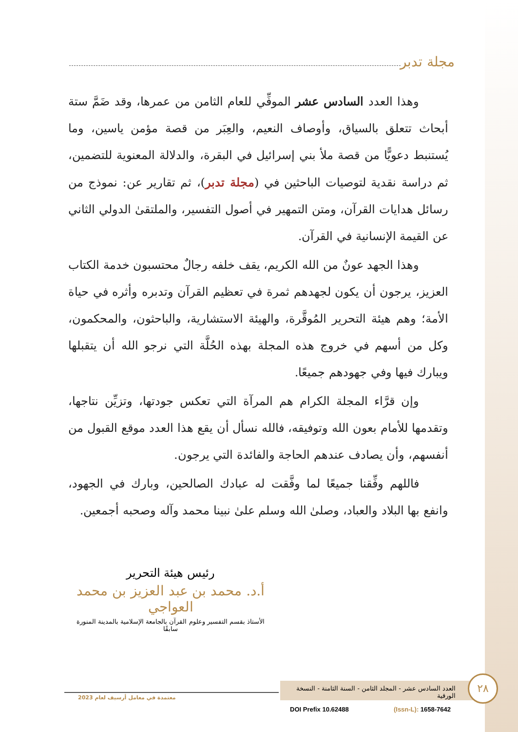مجلة تدبر
وهذا العدد السادس عشر الموفِّي للعام الثامن من عمرها، وقد ضَمَّ ستة أبحاث تتعلق بالسياق، وأوصاف النعيم، والعِبَر من قصة مؤمن ياسين، وما يُستنبط دعويًّا من قصة ملأ بني إسرائيل في البقرة، والدلالة المعنوية للتضمين، ثم دراسة نقدية لتوصيات الباحثين في (مجلة تدبر)، ثم تقارير عن: نموذج من رسائل هدايات القرآن، ومتن التمهير في أصول التفسير، والملتقىٰ الدولي الثاني عن القيمة الإنسانية في القرآن.
وهذا الجهد عونٌ من الله الكريم، يقف خلفه رجالٌ محتسبون خدمة الكتاب العزيز، يرجون أن يكون لجهدهم ثمرة في تعظيم القرآن وتدبره وأثره في حياة الأمة؛ وهم هيئة التحرير المُوقَّرة، والهيئة الاستشارية، والباحثون، والمحكمون، وكل من أسهم في خروج هذه المجلة بهذه الحُلَّة التي نرجو الله أن يتقبلها ويبارك فيها وفي جهودهم جميعًا.
وإن قرَّاء المجلة الكرام هم المرآة التي تعكس جودتها، وتزيِّن نتاجها، وتقدمها للأمام بعون الله وتوفيقه، فالله نسأل أن يقع هذا العدد موقع القبول من أنفسهم، وأن يصادف عندهم الحاجة والفائدة التي يرجون.
فاللهم وفِّقنا جميعًا لما وفَّقت له عبادك الصالحين، وبارك في الجهود، وانفع بها البلاد والعباد، وصلىٰ الله وسلم علىٰ نبينا محمد وآله وصحبه أجمعين.
رئيس هيئة التحرير
أ.د. محمد بن عبد العزيز بن محمد العواجي
الأستاذ بقسم التفسير وعلوم القرآن بالجامعة الإسلامية بالمدينة المنورة سابقًا
معتمدة في معامل أرسيف لعام 2023
العدد السادس عشر - المجلد الثامن - السنة الثامنة - النسخة الورقية
٢٨
DOI Prefix 10.62488 (Issn-L): 1658-7642